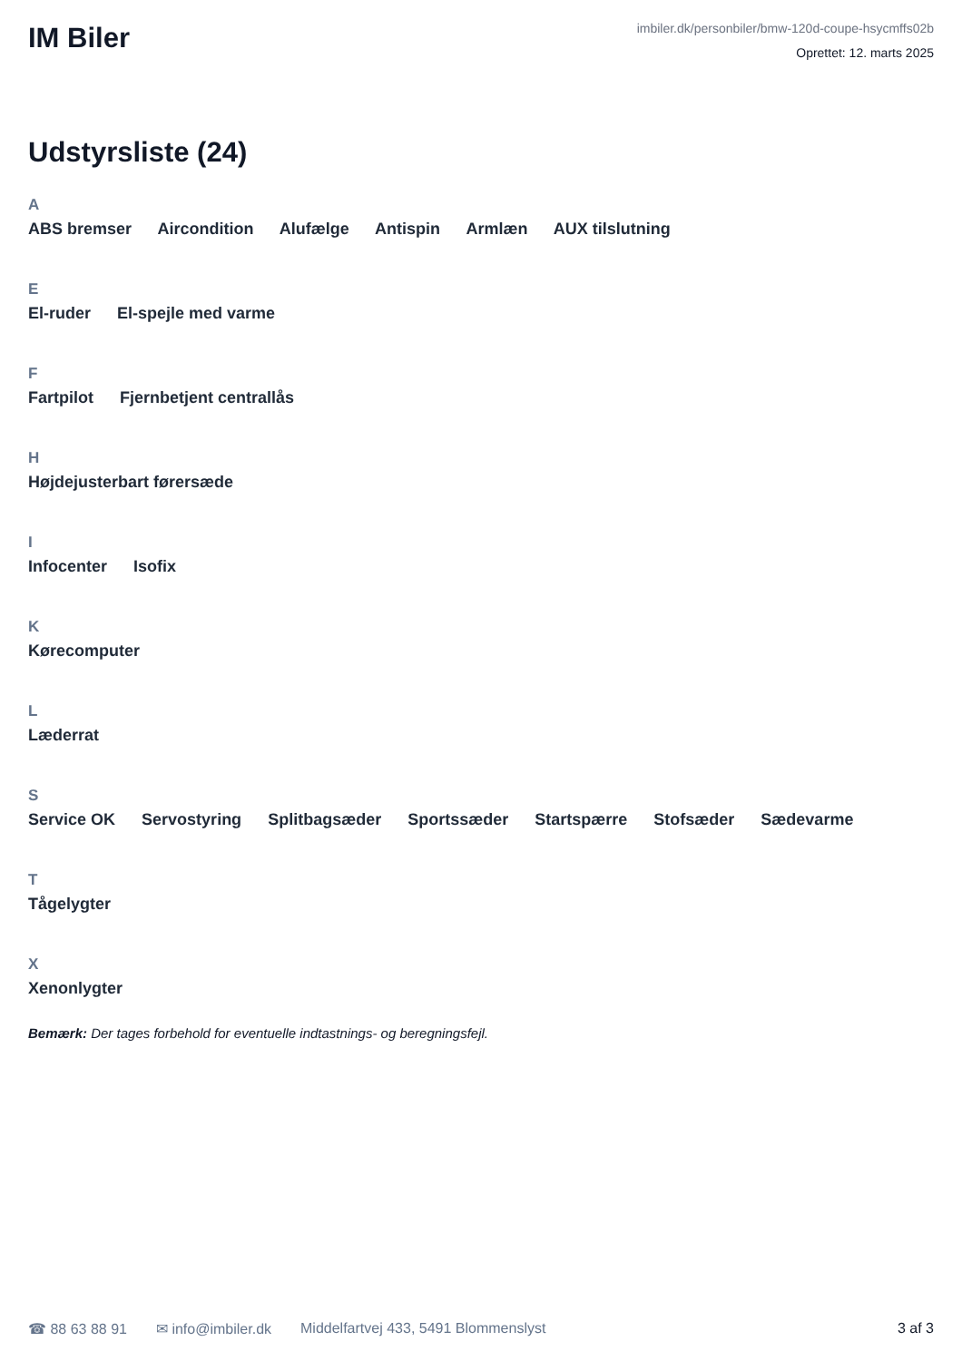IM Biler
imbiler.dk/personbiler/bmw-120d-coupe-hsycmffs02b
Oprettet: 12. marts 2025
Udstyrsliste (24)
A
ABS bremser Aircondition Alufælge Antispin Armlæn AUX tilslutning
E
El-ruder El-spejle med varme
F
Fartpilot Fjernbetjent centrallås
H
Højdejusterbart førersæde
I
Infocenter Isofix
K
Kørecomputer
L
Læderrat
S
Service OK Servostyring Splitbagsæder Sportssæder Startspærre Stofsæder Sædevarme
T
Tågelygter
X
Xenonlygter
Bemærk: Der tages forbehold for eventuelle indtastnings- og beregningsfejl.
☎ 88 63 88 91 ✉ info@imbiler.dk Middelfartvej 433, 5491 Blommenslyst 3 af 3